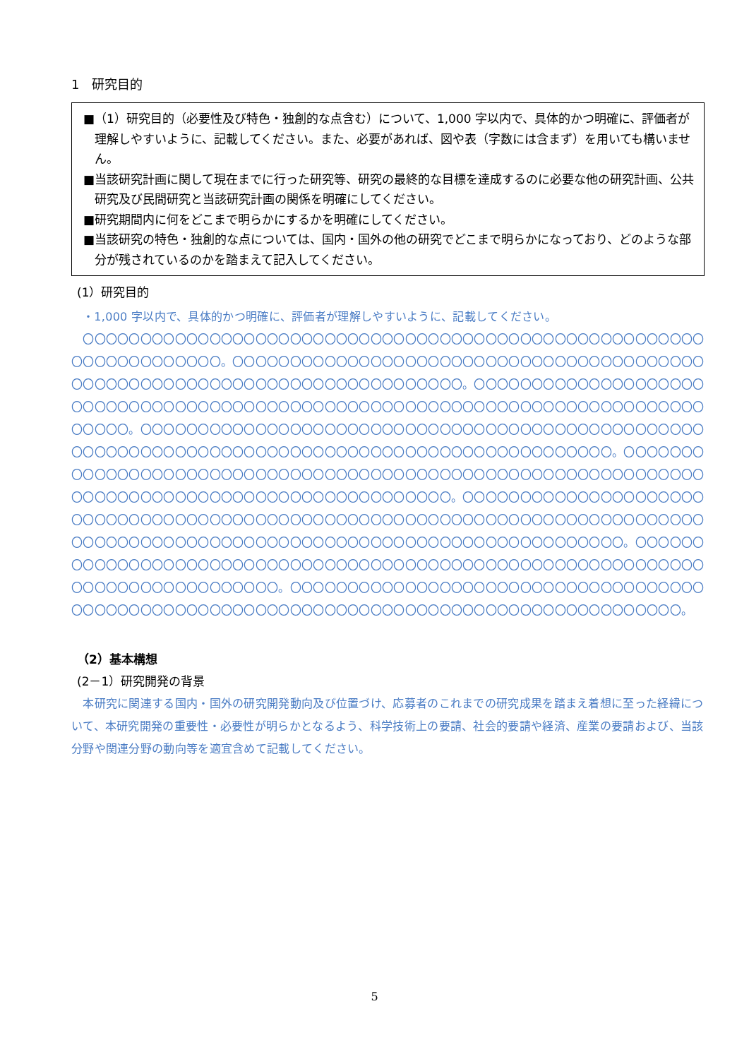1　研究目的
■（1）研究目的（必要性及び特色・独創的な点含む）について、1,000 字以内で、具体的かつ明確に、評価者が理解しやすいように、記載してください。また、必要があれば、図や表（字数には含まず）を用いても構いません。
■当該研究計画に関して現在までに行った研究等、研究の最終的な目標を達成するのに必要な他の研究計画、公共研究及び民間研究と当該研究計画の関係を明確にしてください。
■研究期間内に何をどこまで明らかにするかを明確にしてください。
■当該研究の特色・独創的な点については、国内・国外の他の研究でどこまで明らかになっており、どのような部分が残されているのかを踏まえて記入してください。
(1）研究目的
・1,000 字以内で、具体的かつ明確に、評価者が理解しやすいように、記載してください。
　〇〇〇〇〇〇〇〇〇〇〇〇〇〇〇〇〇〇〇〇〇〇〇〇〇〇〇〇〇〇〇〇〇〇〇〇〇〇〇〇〇〇〇〇〇〇〇〇〇〇〇〇〇〇〇〇〇〇〇〇〇〇〇〇〇〇〇。〇〇〇〇〇〇〇〇〇〇〇〇〇〇〇〇〇〇〇〇〇〇〇〇〇〇〇〇〇〇〇〇〇〇〇〇〇〇〇〇〇〇〇〇〇〇〇〇〇〇〇〇〇〇〇〇〇〇〇〇〇〇〇〇〇〇〇〇〇〇〇〇〇〇〇。〇〇〇〇〇〇〇〇〇〇〇〇〇〇〇〇〇〇〇〇〇〇〇〇〇〇〇〇〇〇〇〇〇〇〇〇〇〇〇〇〇〇〇〇〇〇〇〇〇〇〇〇〇〇〇〇〇〇〇〇〇〇〇〇〇〇〇〇〇〇〇〇〇〇〇〇〇〇〇〇。〇〇〇〇〇〇〇〇〇〇〇〇〇〇〇〇〇〇〇〇〇〇〇〇〇〇〇〇〇〇〇〇〇〇〇〇〇〇〇〇〇〇〇〇〇〇〇〇〇〇〇〇〇〇〇〇〇〇〇〇〇〇〇〇〇〇〇〇〇〇〇〇〇〇〇〇〇〇〇〇〇〇〇〇〇〇〇〇〇〇〇〇〇〇〇〇。〇〇〇〇〇〇〇〇〇〇〇〇〇〇〇〇〇〇〇〇〇〇〇〇〇〇〇〇〇〇〇〇〇〇〇〇〇〇〇〇〇〇〇〇〇〇〇〇〇〇〇〇〇〇〇〇〇〇〇〇〇〇〇〇〇〇〇〇〇〇〇〇〇〇〇〇〇〇〇〇〇〇〇〇〇〇〇〇〇〇〇〇〇〇〇。〇〇〇〇〇〇〇〇〇〇〇〇〇〇〇〇〇〇〇〇〇〇〇〇〇〇〇〇〇〇〇〇〇〇〇〇〇〇〇〇〇〇〇〇〇〇〇〇〇〇〇〇〇〇〇〇〇〇〇〇〇〇〇〇〇〇〇〇〇〇〇〇〇〇〇〇〇〇〇〇〇〇〇〇〇〇〇〇〇〇〇〇〇〇〇〇〇〇〇〇〇〇〇〇〇〇〇〇〇〇〇〇〇〇〇〇〇〇〇〇〇〇〇〇。〇〇〇〇〇〇〇〇〇〇〇〇〇〇〇〇〇〇〇〇〇〇〇〇〇〇〇〇〇〇〇〇〇〇〇〇〇〇〇〇〇〇〇〇〇〇〇〇〇〇〇〇〇〇〇〇〇〇〇〇〇〇〇〇〇〇〇〇〇〇〇〇〇〇〇〇〇〇〇。〇〇〇〇〇〇〇〇〇〇〇〇〇〇〇〇〇〇〇〇〇〇〇〇〇〇〇〇〇〇〇〇〇〇〇〇〇〇〇〇〇〇〇〇〇〇〇〇〇〇〇〇〇〇〇〇〇〇〇〇〇〇〇〇〇〇〇〇〇〇〇〇〇〇〇〇〇〇〇〇〇〇〇〇〇〇〇〇〇。
（2）基本構想
(2－1）研究開発の背景
　本研究に関連する国内・国外の研究開発動向及び位置づけ、応募者のこれまでの研究成果を踏まえ着想に至った経緯について、本研究開発の重要性・必要性が明らかとなるよう、科学技術上の要請、社会的要請や経済、産業の要請および、当該分野や関連分野の動向等を適宜含めて記載してください。
5